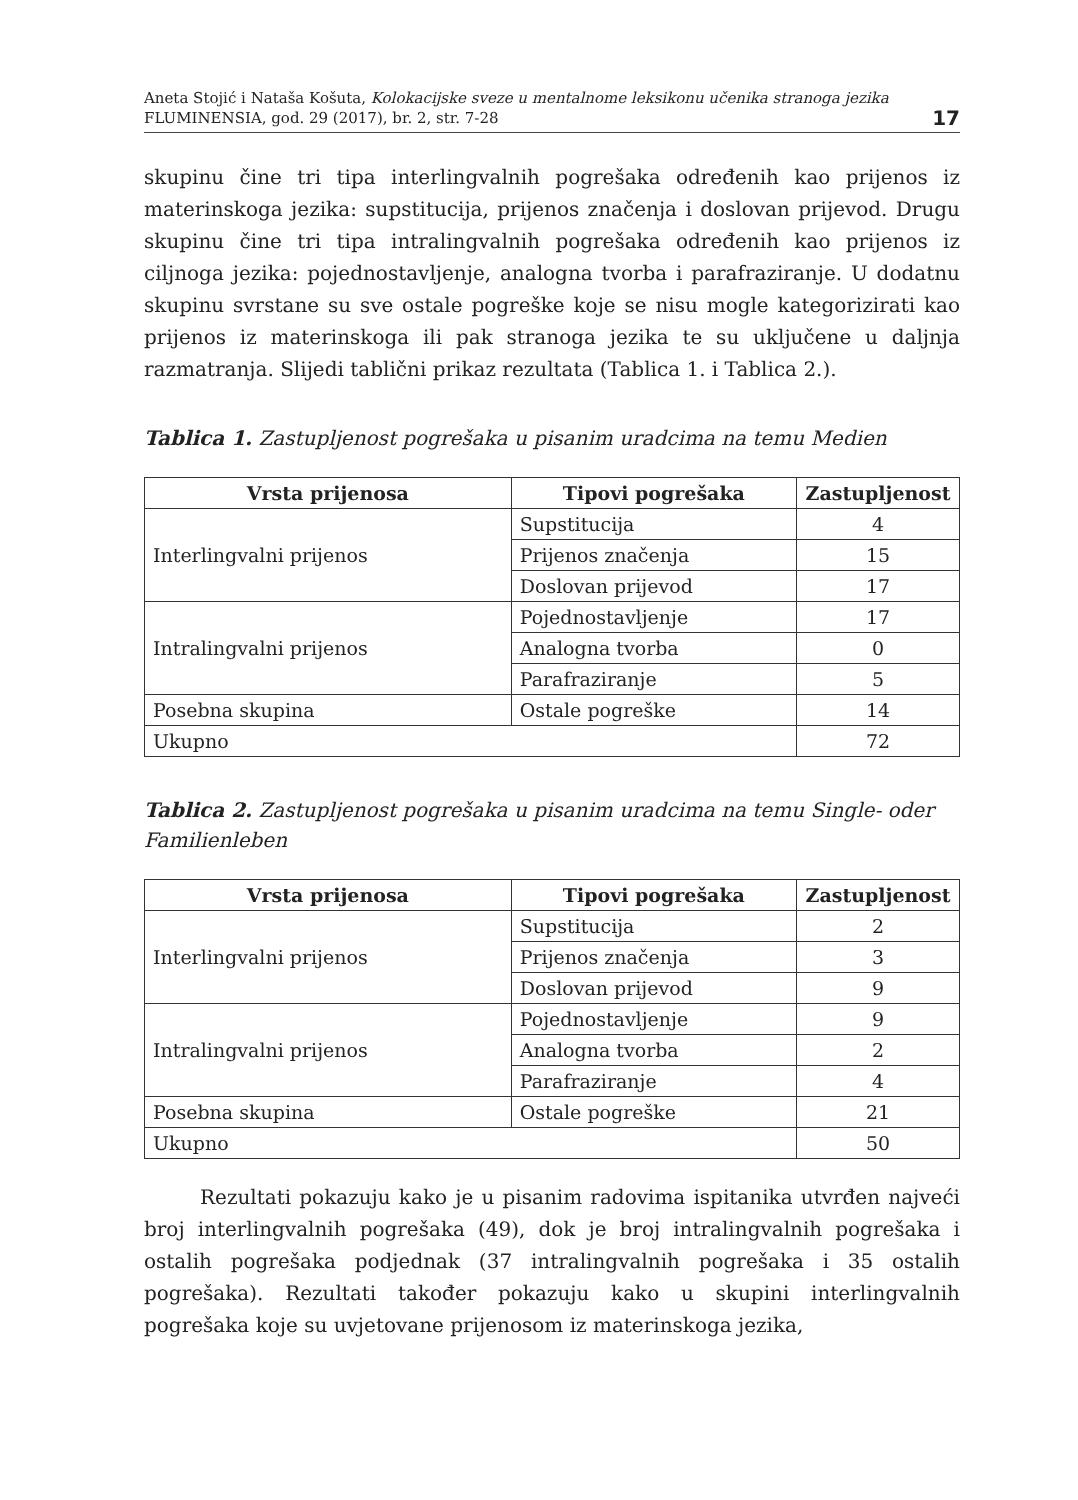Aneta Stojić i Nataša Košuta, Kolokacijske sveze u mentalnome leksikonu učenika stranoga jezika
FLUMINENSIA, god. 29 (2017), br. 2, str. 7-28
17
skupinu čine tri tipa interlingvalnih pogrešaka određenih kao prijenos iz materinskoga jezika: supstitucija, prijenos značenja i doslovan prijevod. Drugu skupinu čine tri tipa intralingvalnih pogrešaka određenih kao prijenos iz ciljnoga jezika: pojednostavljenje, analogna tvorba i parafraziranje. U dodatnu skupinu svrstane su sve ostale pogreške koje se nisu mogle kategorizirati kao prijenos iz materinskoga ili pak stranoga jezika te su uključene u daljnja razmatranja. Slijedi tablični prikaz rezultata (Tablica 1. i Tablica 2.).
Tablica 1. Zastupljenost pogrešaka u pisanim uradcima na temu Medien
| Vrsta prijenosa | Tipovi pogrešaka | Zastupljenost |
| --- | --- | --- |
| Interlingvalni prijenos | Supstitucija | 4 |
| | Prijenos značenja | 15 |
| | Doslovan prijevod | 17 |
| Intralingvalni prijenos | Pojednostavljenje | 17 |
| | Analogna tvorba | 0 |
| | Parafraziranje | 5 |
| Posebna skupina | Ostale pogreške | 14 |
| Ukupno | | 72 |
Tablica 2. Zastupljenost pogrešaka u pisanim uradcima na temu Single- oder Familienleben
| Vrsta prijenosa | Tipovi pogrešaka | Zastupljenost |
| --- | --- | --- |
| Interlingvalni prijenos | Supstitucija | 2 |
| | Prijenos značenja | 3 |
| | Doslovan prijevod | 9 |
| Intralingvalni prijenos | Pojednostavljenje | 9 |
| | Analogna tvorba | 2 |
| | Parafraziranje | 4 |
| Posebna skupina | Ostale pogreške | 21 |
| Ukupno | | 50 |
Rezultati pokazuju kako je u pisanim radovima ispitanika utvrđen najveći broj interlingvalnih pogrešaka (49), dok je broj intralingvalnih pogrešaka i ostalih pogrešaka podjednak (37 intralingvalnih pogrešaka i 35 ostalih pogrešaka). Rezultati također pokazuju kako u skupini interlingvalnih pogrešaka koje su uvjetovane prijenosom iz materinskoga jezika,